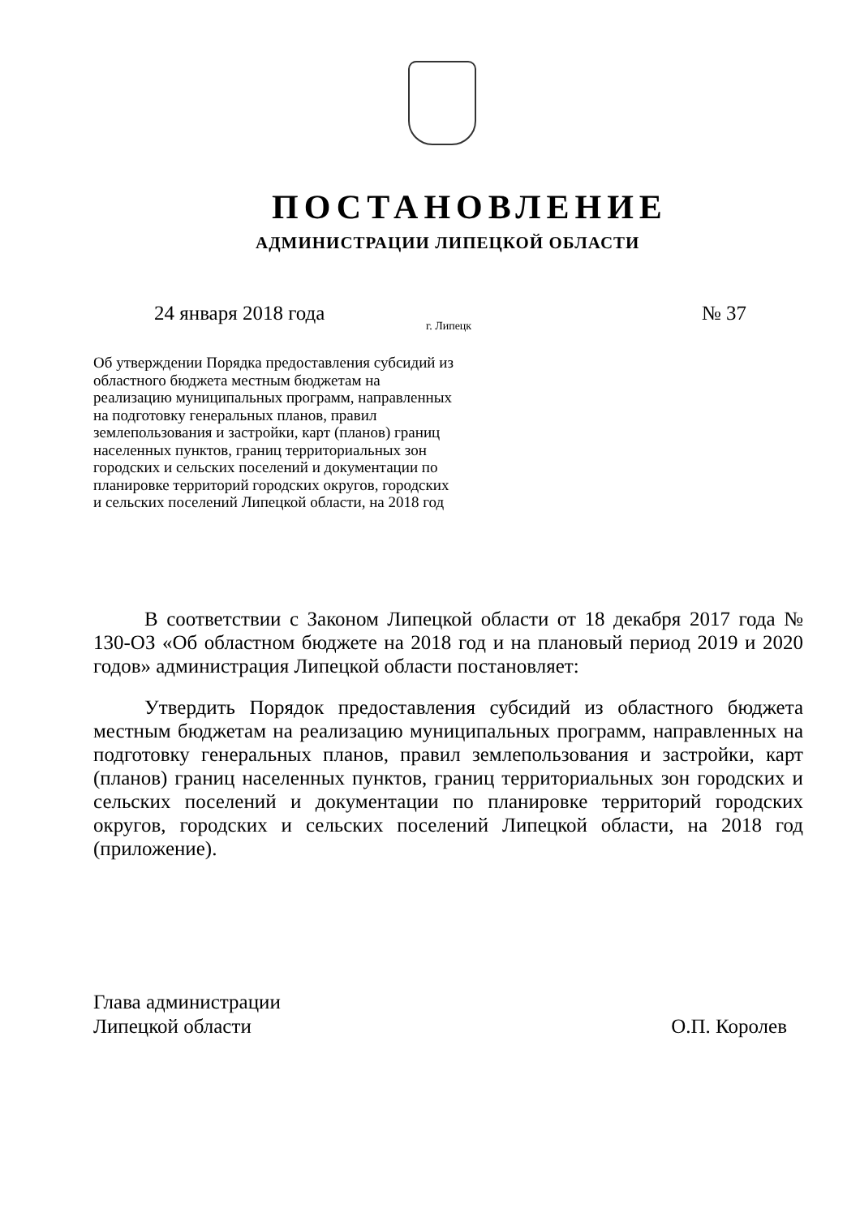ПОСТАНОВЛЕНИЕ
АДМИНИСТРАЦИИ ЛИПЕЦКОЙ ОБЛАСТИ
24 января 2018 года
г. Липецк
№ 37
Об утверждении Порядка предоставления субсидий из областного бюджета местным бюджетам на реализацию муниципальных программ, направленных на подготовку генеральных планов, правил землепользования и застройки, карт (планов) границ населенных пунктов, границ территориальных зон городских и сельских поселений и документации по планировке территорий городских округов, городских и сельских поселений Липецкой области, на 2018 год
В соответствии с Законом Липецкой области от 18 декабря 2017 года № 130-ОЗ «Об областном бюджете на 2018 год и на плановый период 2019 и 2020 годов» администрация Липецкой области постановляет:
Утвердить Порядок предоставления субсидий из областного бюджета местным бюджетам на реализацию муниципальных программ, направленных на подготовку генеральных планов, правил землепользования и застройки, карт (планов) границ населенных пунктов, границ территориальных зон городских и сельских поселений и документации по планировке территорий городских округов, городских и сельских поселений Липецкой области, на 2018 год (приложение).
Глава администрации
Липецкой области
О.П. Королев